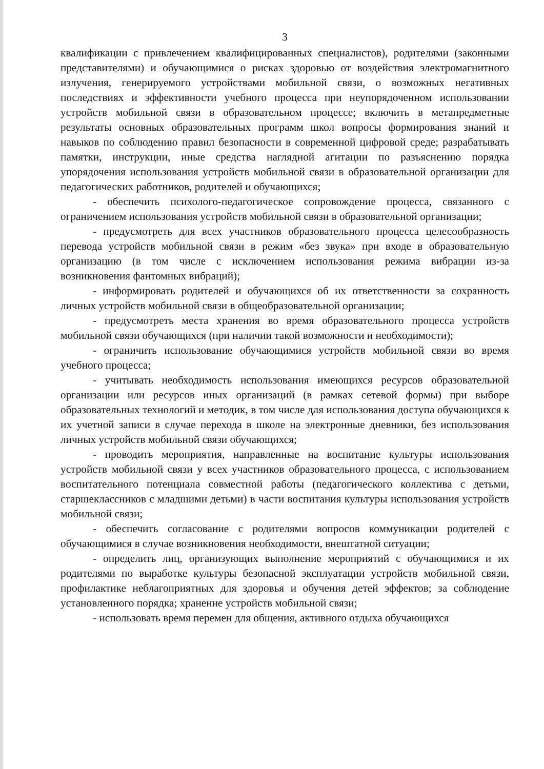3
квалификации с привлечением квалифицированных специалистов), родителями (законными представителями) и обучающимися о рисках здоровью от воздействия электромагнитного излучения, генерируемого устройствами мобильной связи, о возможных негативных последствиях и эффективности учебного процесса при неупорядоченном использовании устройств мобильной связи в образовательном процессе; включить в метапредметные результаты основных образовательных программ школ вопросы формирования знаний и навыков по соблюдению правил безопасности в современной цифровой среде; разрабатывать памятки, инструкции, иные средства наглядной агитации по разъяснению порядка упорядочения использования устройств мобильной связи в образовательной организации для педагогических работников, родителей и обучающихся;
- обеспечить психолого-педагогическое сопровождение процесса, связанного с ограничением использования устройств мобильной связи в образовательной организации;
- предусмотреть для всех участников образовательного процесса целесообразность перевода устройств мобильной связи в режим «без звука» при входе в образовательную организацию (в том числе с исключением использования режима вибрации из-за возникновения фантомных вибраций);
- информировать родителей и обучающихся об их ответственности за сохранность личных устройств мобильной связи в общеобразовательной организации;
- предусмотреть места хранения во время образовательного процесса устройств мобильной связи обучающихся (при наличии такой возможности и необходимости);
- ограничить использование обучающимися устройств мобильной связи во время учебного процесса;
- учитывать необходимость использования имеющихся ресурсов образовательной организации или ресурсов иных организаций (в рамках сетевой формы) при выборе образовательных технологий и методик, в том числе для использования доступа обучающихся к их учетной записи в случае перехода в школе на электронные дневники, без использования личных устройств мобильной связи обучающихся;
- проводить мероприятия, направленные на воспитание культуры использования устройств мобильной связи у всех участников образовательного процесса, с использованием воспитательного потенциала совместной работы (педагогического коллектива с детьми, старшеклассников с младшими детьми) в части воспитания культуры использования устройств мобильной связи;
- обеспечить согласование с родителями вопросов коммуникации родителей с обучающимися в случае возникновения необходимости, внештатной ситуации;
- определить лиц, организующих выполнение мероприятий с обучающимися и их родителями по выработке культуры безопасной эксплуатации устройств мобильной связи, профилактике неблагоприятных для здоровья и обучения детей эффектов; за соблюдение установленного порядка; хранение устройств мобильной связи;
- использовать время перемен для общения, активного отдыха обучающихся